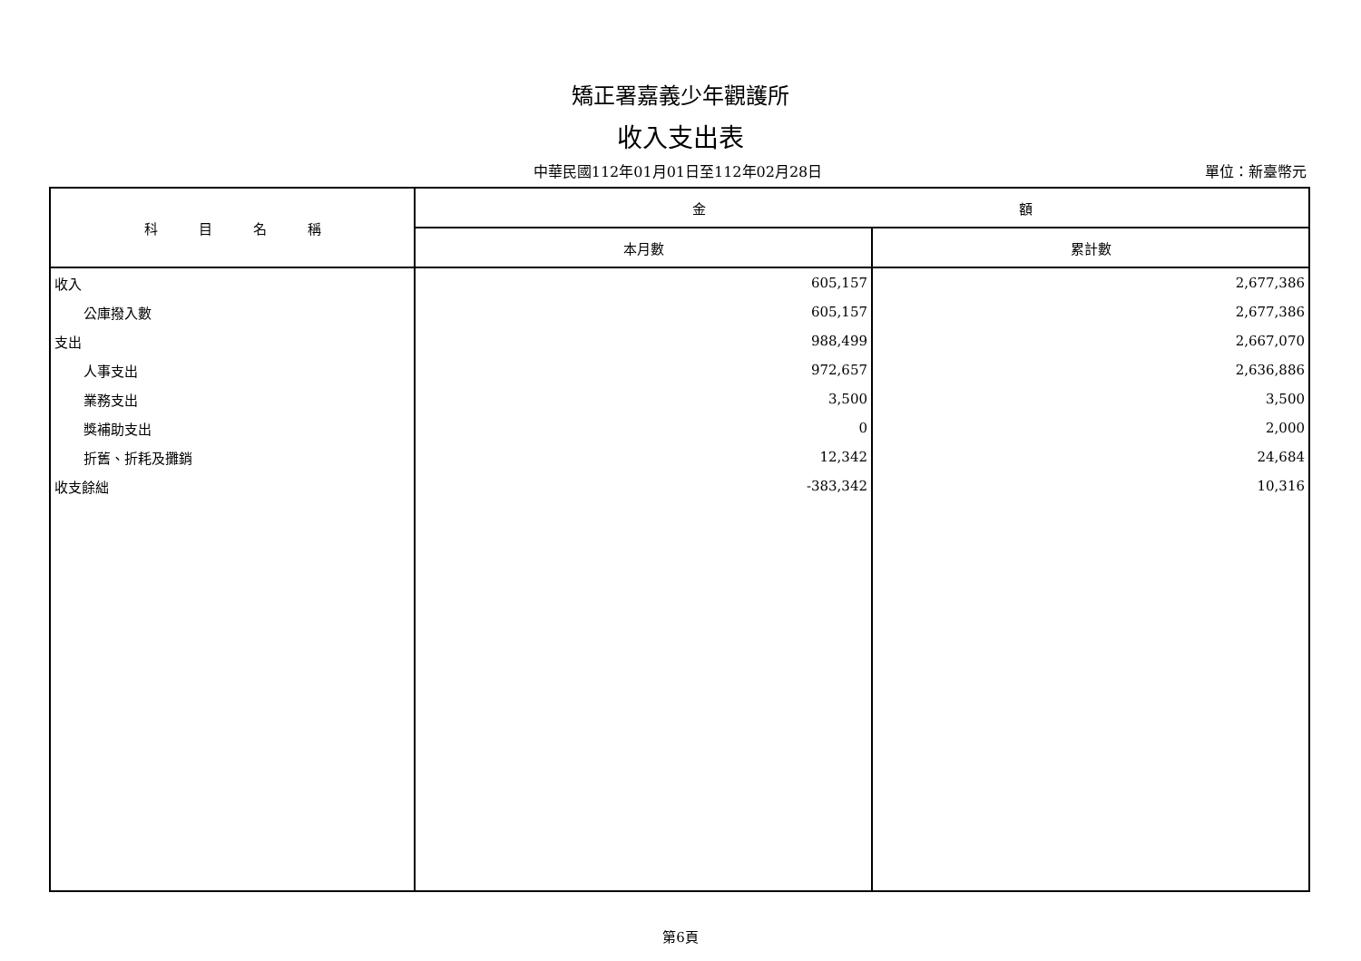矯正署嘉義少年觀護所
收入支出表
中華民國112年01月01日至112年02月28日
單位：新臺幣元
| 科 目 名 稱 | 金 額 | |
| --- | --- | --- |
| | 本月數 | 累計數 |
| 收入 | 605,157 | 2,677,386 |
| 公庫撥入數 | 605,157 | 2,677,386 |
| 支出 | 988,499 | 2,667,070 |
| 人事支出 | 972,657 | 2,636,886 |
| 業務支出 | 3,500 | 3,500 |
| 獎補助支出 | 0 | 2,000 |
| 折舊、折耗及攤銷 | 12,342 | 24,684 |
| 收支餘絀 | -383,342 | 10,316 |
第6頁